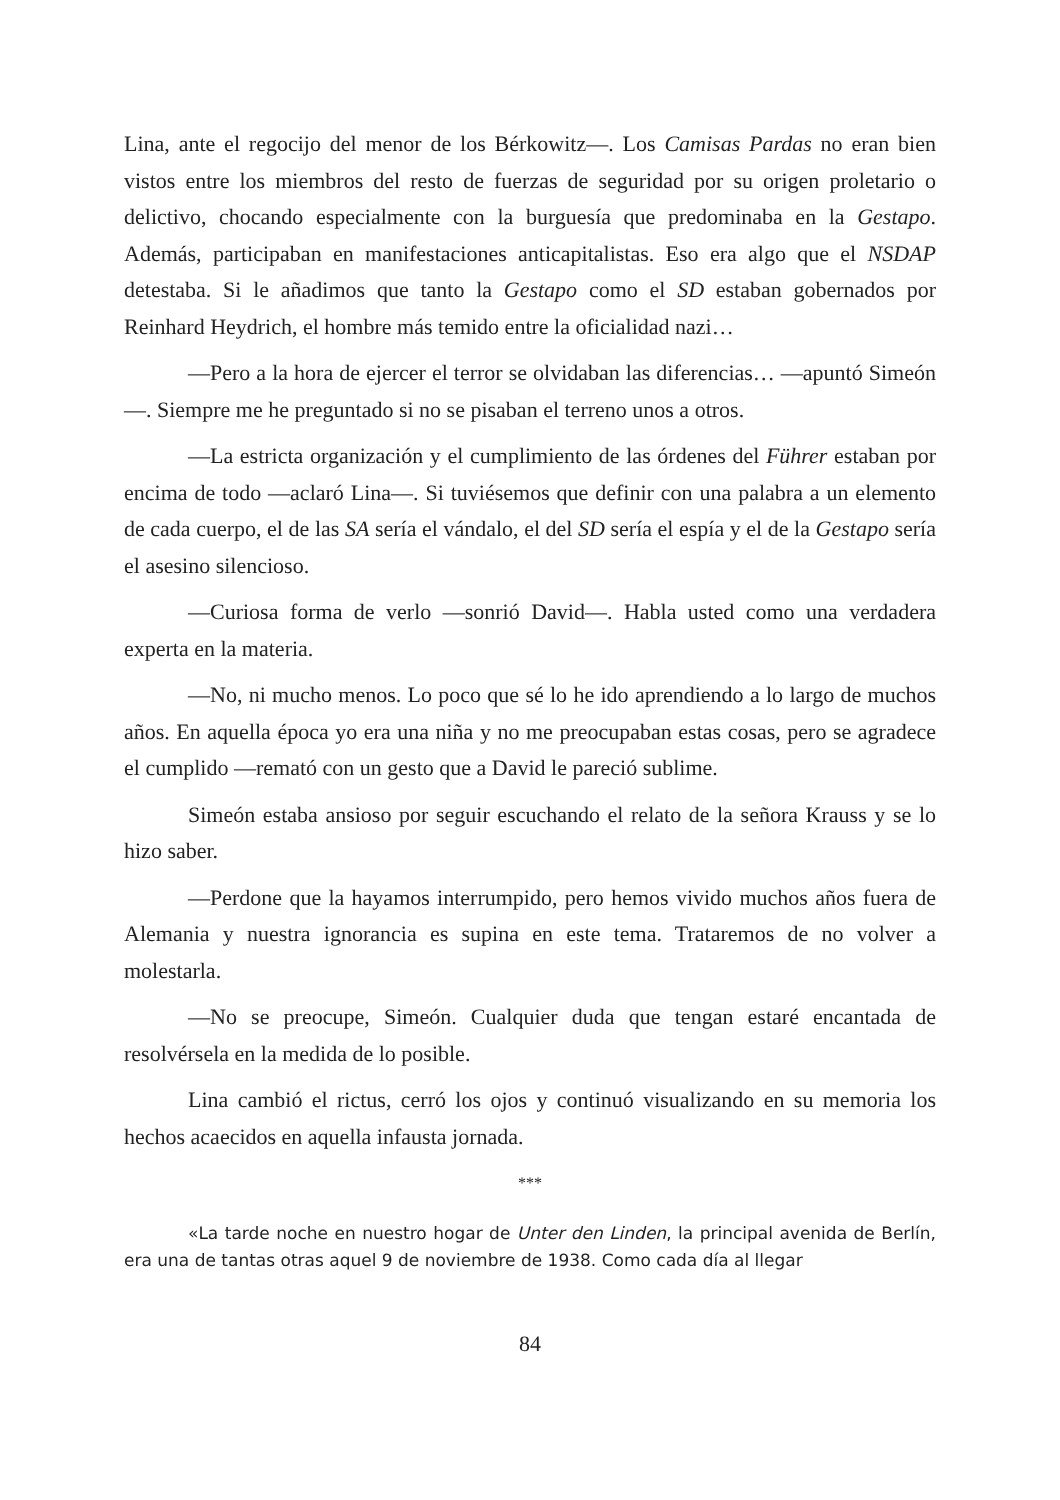Lina, ante el regocijo del menor de los Bérkowitz—. Los Camisas Pardas no eran bien vistos entre los miembros del resto de fuerzas de seguridad por su origen proletario o delictivo, chocando especialmente con la burguesía que predominaba en la Gestapo. Además, participaban en manifestaciones anticapitalistas. Eso era algo que el NSDAP detestaba. Si le añadimos que tanto la Gestapo como el SD estaban gobernados por Reinhard Heydrich, el hombre más temido entre la oficialidad nazi…
—Pero a la hora de ejercer el terror se olvidaban las diferencias… —apuntó Simeón—. Siempre me he preguntado si no se pisaban el terreno unos a otros.
—La estricta organización y el cumplimiento de las órdenes del Führer estaban por encima de todo —aclaró Lina—. Si tuviésemos que definir con una palabra a un elemento de cada cuerpo, el de las SA sería el vándalo, el del SD sería el espía y el de la Gestapo sería el asesino silencioso.
—Curiosa forma de verlo —sonrió David—. Habla usted como una verdadera experta en la materia.
—No, ni mucho menos. Lo poco que sé lo he ido aprendiendo a lo largo de muchos años. En aquella época yo era una niña y no me preocupaban estas cosas, pero se agradece el cumplido —remató con un gesto que a David le pareció sublime.
Simeón estaba ansioso por seguir escuchando el relato de la señora Krauss y se lo hizo saber.
—Perdone que la hayamos interrumpido, pero hemos vivido muchos años fuera de Alemania y nuestra ignorancia es supina en este tema. Trataremos de no volver a molestarla.
—No se preocupe, Simeón. Cualquier duda que tengan estaré encantada de resolvérsela en la medida de lo posible.
Lina cambió el rictus, cerró los ojos y continuó visualizando en su memoria los hechos acaecidos en aquella infausta jornada.
***
«La tarde noche en nuestro hogar de Unter den Linden, la principal avenida de Berlín, era una de tantas otras aquel 9 de noviembre de 1938. Como cada día al llegar
84